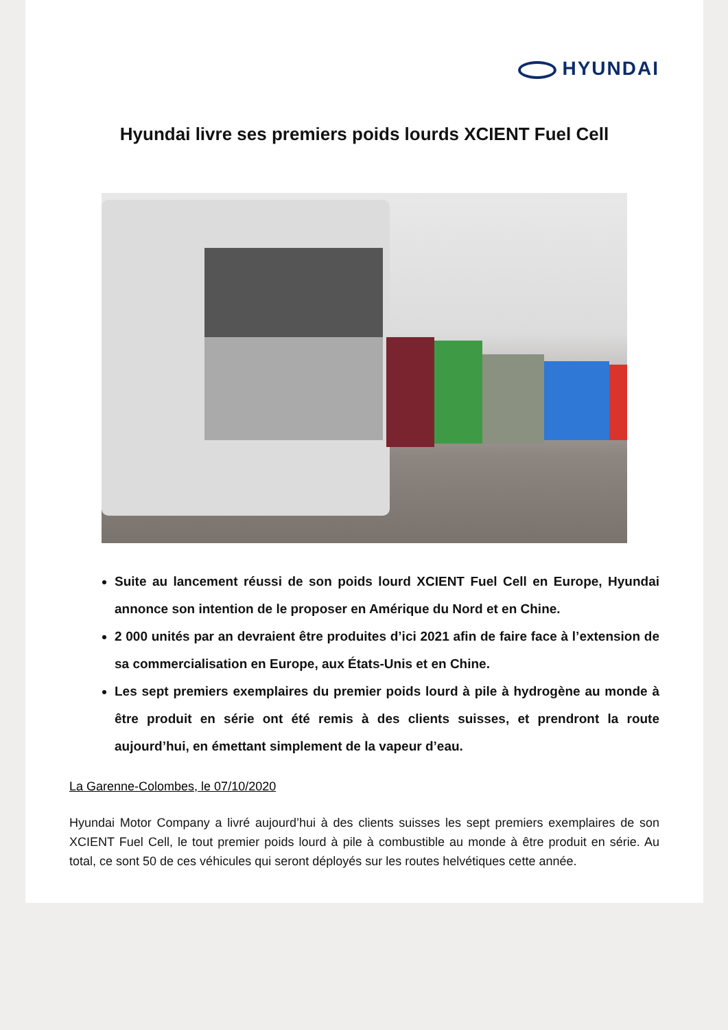HYUNDAI
Hyundai livre ses premiers poids lourds XCIENT Fuel Cell
Suite au lancement réussi de son poids lourd XCIENT Fuel Cell en Europe, Hyundai annonce son intention de le proposer en Amérique du Nord et en Chine.
2 000 unités par an devraient être produites d’ici 2021 afin de faire face à l’extension de sa commercialisation en Europe, aux États-Unis et en Chine.
Les sept premiers exemplaires du premier poids lourd à pile à hydrogène au monde à être produit en série ont été remis à des clients suisses, et prendront la route aujourd’hui, en émettant simplement de la vapeur d’eau.
La Garenne-Colombes, le 07/10/2020
Hyundai Motor Company a livré aujourd’hui à des clients suisses les sept premiers exemplaires de son XCIENT Fuel Cell, le tout premier poids lourd à pile à combustible au monde à être produit en série. Au total, ce sont 50 de ces véhicules qui seront déployés sur les routes helvétiques cette année.